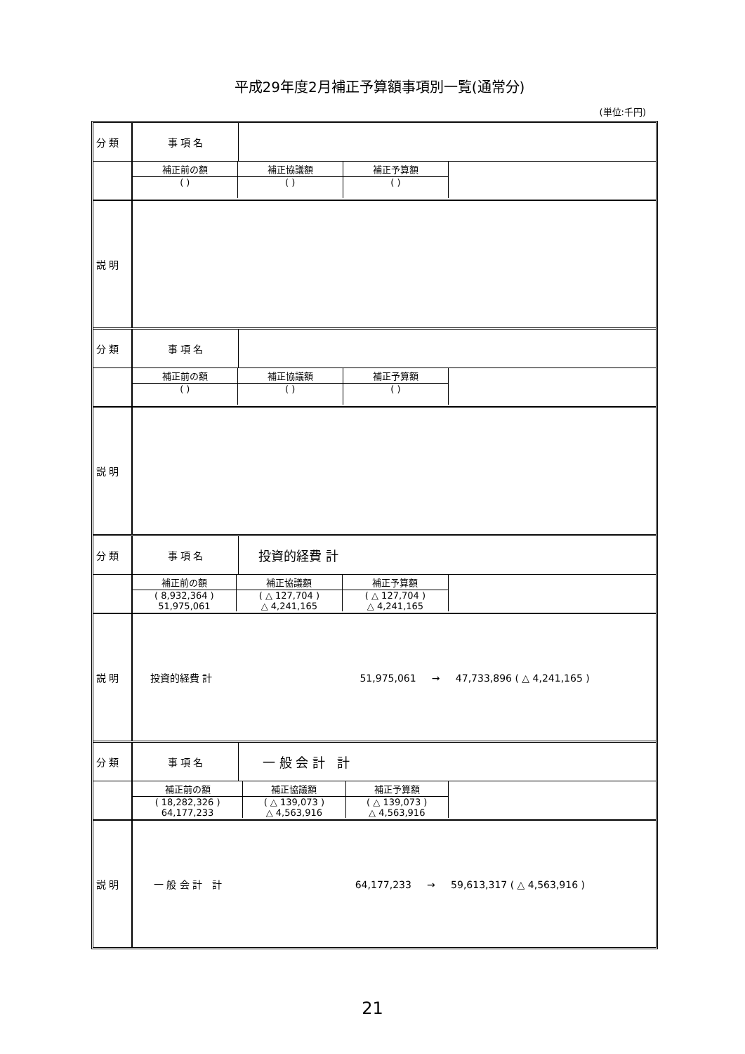平成29年度2月補正予算額事項別一覧(通常分)
(単位:千円)
| 分 類 | 事 項 名 | |
| | / 補正前の額 / 補正協議額 / 補正予算額 / / --- / --- / --- / / ( ) / ( ) / ( ) / | |
| 説 明 | | |
| 分 類 | 事 項 名 | |
| | / 補正前の額 / 補正協議額 / 補正予算額 / / --- / --- / --- / / ( ) / ( ) / ( ) / | |
| 説 明 | | |
| 分 類 | 事 項 名 | 投資的経費 計 |
| | / 補正前の額 / 補正協議額 / 補正予算額 / / --- / --- / --- / / ( 8,932,364 ) / ( △ 127,704 ) / ( △ 127,704 ) / / 51,975,061 / △ 4,241,165 / △ 4,241,165 / | |
| 説 明 | 投資的経費 計 51,975,061 → 47,733,896 ( △ 4,241,165 ) | |
| 分 類 | 事 項 名 | 一 般 会 計 計 |
| | / 補正前の額 / 補正協議額 / 補正予算額 / / --- / --- / --- / / ( 18,282,326 ) / ( △ 139,073 ) / ( △ 139,073 ) / / 64,177,233 / △ 4,563,916 / △ 4,563,916 / | |
| 説 明 | 一 般 会 計 計 64,177,233 → 59,613,317 ( △ 4,563,916 ) | |
21